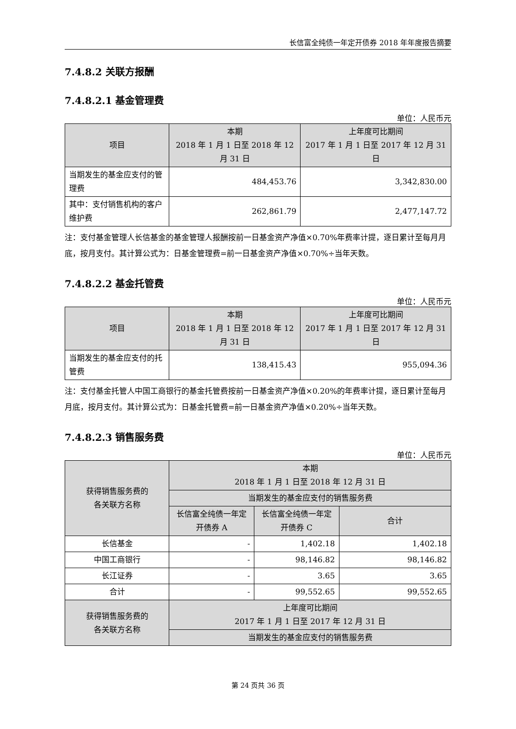长信富全纯债一年定开债券 2018 年年度报告摘要
7.4.8.2 关联方报酬
7.4.8.2.1 基金管理费
单位：人民币元
| 项目 | 本期 2018 年 1 月 1 日至 2018 年 12 月 31 日 | 上年度可比期间 2017 年 1 月 1 日至 2017 年 12 月 31 日 |
| --- | --- | --- |
| 当期发生的基金应支付的管理费 | 484,453.76 | 3,342,830.00 |
| 其中：支付销售机构的客户维护费 | 262,861.79 | 2,477,147.72 |
注：支付基金管理人长信基金的基金管理人报酬按前一日基金资产净值×0.70%年费率计提，逐日累计至每月月底，按月支付。其计算公式为：日基金管理费=前一日基金资产净值×0.70%÷当年天数。
7.4.8.2.2 基金托管费
单位：人民币元
| 项目 | 本期 2018 年 1 月 1 日至 2018 年 12 月 31 日 | 上年度可比期间 2017 年 1 月 1 日至 2017 年 12 月 31 日 |
| --- | --- | --- |
| 当期发生的基金应支付的托管费 | 138,415.43 | 955,094.36 |
注：支付基金托管人中国工商银行的基金托管费按前一日基金资产净值×0.20%的年费率计提，逐日累计至每月月底，按月支付。其计算公式为：日基金托管费=前一日基金资产净值×0.20%÷当年天数。
7.4.8.2.3 销售服务费
单位：人民币元
| 获得销售服务费的 各关联方名称 | 本期 2018 年 1 月 1 日至 2018 年 12 月 31 日 | | |
| --- | --- | --- | --- |
| | 当期发生的基金应支付的销售服务费 | | |
| | 长信富全纯债一年定开债券 A | 长信富全纯债一年定开债券 C | 合计 |
| 长信基金 | - | 1,402.18 | 1,402.18 |
| 中国工商银行 | - | 98,146.82 | 98,146.82 |
| 长江证券 | - | 3.65 | 3.65 |
| 合计 | - | 99,552.65 | 99,552.65 |
| 获得销售服务费的 各关联方名称 | 上年度可比期间 2017 年 1 月 1 日至 2017 年 12 月 31 日 | | |
| | 当期发生的基金应支付的销售服务费 | | |
第 24 页共 36 页